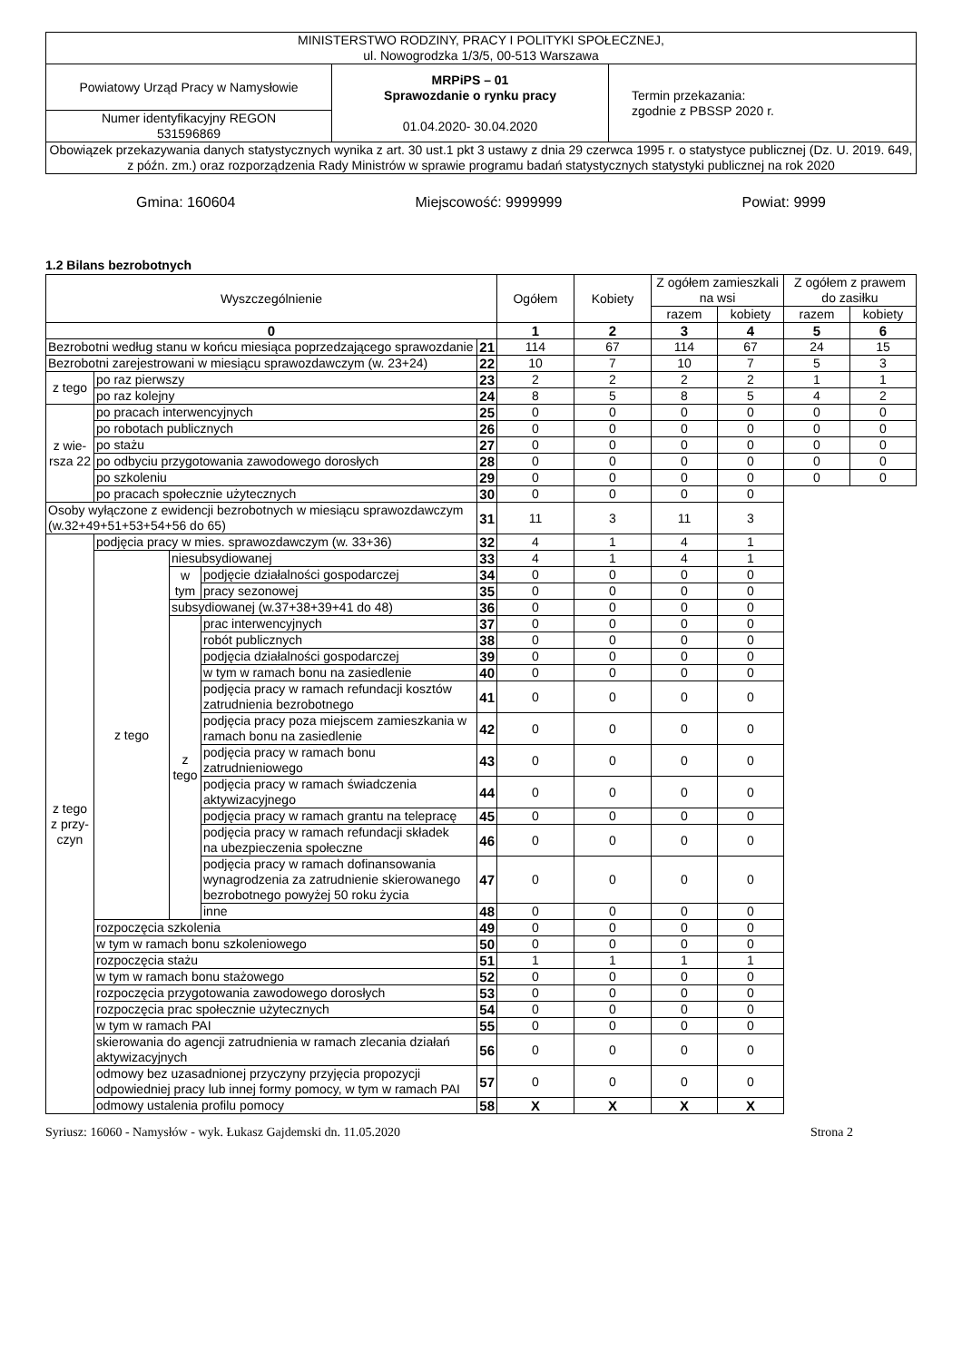| MINISTERSTWO RODZINY, PRACY I POLITYKI SPOŁECZNEJ, ul. Nowogrodzka 1/3/5, 00-513 Warszawa | | |
| Powiatowy Urząd Pracy w Namysłowie | MRPiPS – 01 Sprawozdanie o rynku pracy 01.04.2020- 30.04.2020 | Termin przekazania: zgodnie z PBSSP 2020 r. |
| Numer identyfikacyjny REGON 531596869 | | |
| Obowiązek przekazywania danych statystycznych wynika z art. 30 ust.1 pkt 3 ustawy z dnia 29 czerwca 1995 r. o statystyce publicznej (Dz. U. 2019. 649, z późn. zm.) oraz rozporządzenia Rady Ministrów w sprawie programu badań statystycznych statystyki publicznej na rok 2020 | | |
Gmina: 160604 Miejscowość: 9999999 Powiat: 9999
1.2 Bilans bezrobotnych
| Wyszczególnienie | | | | | Ogółem | Kobiety | Z ogółem zamieszkali na wsi | | Z ogółem z prawem do zasiłku | |
| --- | --- | --- | --- | --- | --- | --- | --- | --- | --- | --- |
| | | | | | | | razem | kobiety | razem | kobiety |
| 0 | | | | | 1 | 2 | 3 | 4 | 5 | 6 |
| Bezrobotni według stanu w końcu miesiąca poprzedzającego sprawozdanie | | | | 21 | 114 | 67 | 114 | 67 | 24 | 15 |
| Bezrobotni zarejestrowani w miesiącu sprawozdawczym (w. 23+24) | | | | 22 | 10 | 7 | 10 | 7 | 5 | 3 |
| z tego | po raz pierwszy | | | 23 | 2 | 2 | 2 | 2 | 1 | 1 |
| | po raz kolejny | | | 24 | 8 | 5 | 8 | 5 | 4 | 2 |
| z wie-rsza 22 | po pracach interwencyjnych | | | 25 | 0 | 0 | 0 | 0 | 0 | 0 |
| | po robotach publicznych | | | 26 | 0 | 0 | 0 | 0 | 0 | 0 |
| | po stażu | | | 27 | 0 | 0 | 0 | 0 | 0 | 0 |
| | po odbyciu przygotowania zawodowego dorosłych | | | 28 | 0 | 0 | 0 | 0 | 0 | 0 |
| | po szkoleniu | | | 29 | 0 | 0 | 0 | 0 | 0 | 0 |
| | po pracach społecznie użytecznych | | | 30 | 0 | 0 | 0 | 0 | | |
| Osoby wyłączone z ewidencji bezrobotnych w miesiącu sprawozdawczym (w.32+49+51+53+54+56 do 65) | | | | 31 | 11 | 3 | 11 | 3 | | |
| z tego z przy-czyn | podjęcia pracy w mies. sprawozdawczym (w. 33+36) | | | 32 | 4 | 1 | 4 | 1 | | |
| | z tego | niesubsydiowanej | | 33 | 4 | 1 | 4 | 1 | | |
| | | w tym | podjęcie działalności gospodarczej | 34 | 0 | 0 | 0 | 0 | | |
| | | | pracy sezonowej | 35 | 0 | 0 | 0 | 0 | | |
| | | subsydiowanej (w.37+38+39+41 do 48) | | 36 | 0 | 0 | 0 | 0 | | |
| | | z tego | prac interwencyjnych | 37 | 0 | 0 | 0 | 0 | | |
| | | | robót publicznych | 38 | 0 | 0 | 0 | 0 | | |
| | | | podjęcia działalności gospodarczej | 39 | 0 | 0 | 0 | 0 | | |
| | | | w tym w ramach bonu na zasiedlenie | 40 | 0 | 0 | 0 | 0 | | |
| | | | podjęcia pracy w ramach refundacji kosztów zatrudnienia bezrobotnego | 41 | 0 | 0 | 0 | 0 | | |
| | | | podjęcia pracy poza miejscem zamieszkania w ramach bonu na zasiedlenie | 42 | 0 | 0 | 0 | 0 | | |
| | | | podjęcia pracy w ramach bonu zatrudnieniowego | 43 | 0 | 0 | 0 | 0 | | |
| | | | podjęcia pracy w ramach świadczenia aktywizacyjnego | 44 | 0 | 0 | 0 | 0 | | |
| | | | podjęcia pracy w ramach grantu na telepracę | 45 | 0 | 0 | 0 | 0 | | |
| | | | podjęcia pracy w ramach refundacji składek na ubezpieczenia społeczne | 46 | 0 | 0 | 0 | 0 | | |
| | | | podjęcia pracy w ramach dofinansowania wynagrodzenia za zatrudnienie skierowanego bezrobotnego powyżej 50 roku życia | 47 | 0 | 0 | 0 | 0 | | |
| | | | inne | 48 | 0 | 0 | 0 | 0 | | |
| | rozpoczęcia szkolenia | | | 49 | 0 | 0 | 0 | 0 | | |
| | w tym w ramach bonu szkoleniowego | | | 50 | 0 | 0 | 0 | 0 | | |
| | rozpoczęcia stażu | | | 51 | 1 | 1 | 1 | 1 | | |
| | w tym w ramach bonu stażowego | | | 52 | 0 | 0 | 0 | 0 | | |
| | rozpoczęcia przygotowania zawodowego dorosłych | | | 53 | 0 | 0 | 0 | 0 | | |
| | rozpoczęcia prac społecznie użytecznych | | | 54 | 0 | 0 | 0 | 0 | | |
| | w tym w ramach PAI | | | 55 | 0 | 0 | 0 | 0 | | |
| | skierowania do agencji zatrudnienia w ramach zlecania działań aktywizacyjnych | | | 56 | 0 | 0 | 0 | 0 | | |
| | odmowy bez uzasadnionej przyczyny przyjęcia propozycji odpowiedniej pracy lub innej formy pomocy, w tym w ramach PAI | | | 57 | 0 | 0 | 0 | 0 | | |
| | odmowy ustalenia profilu pomocy | | | 58 | X | X | X | X | | |
Syriusz: 16060 - Namysłów - wyk. Łukasz Gajdemski dn. 11.05.2020 Strona 2